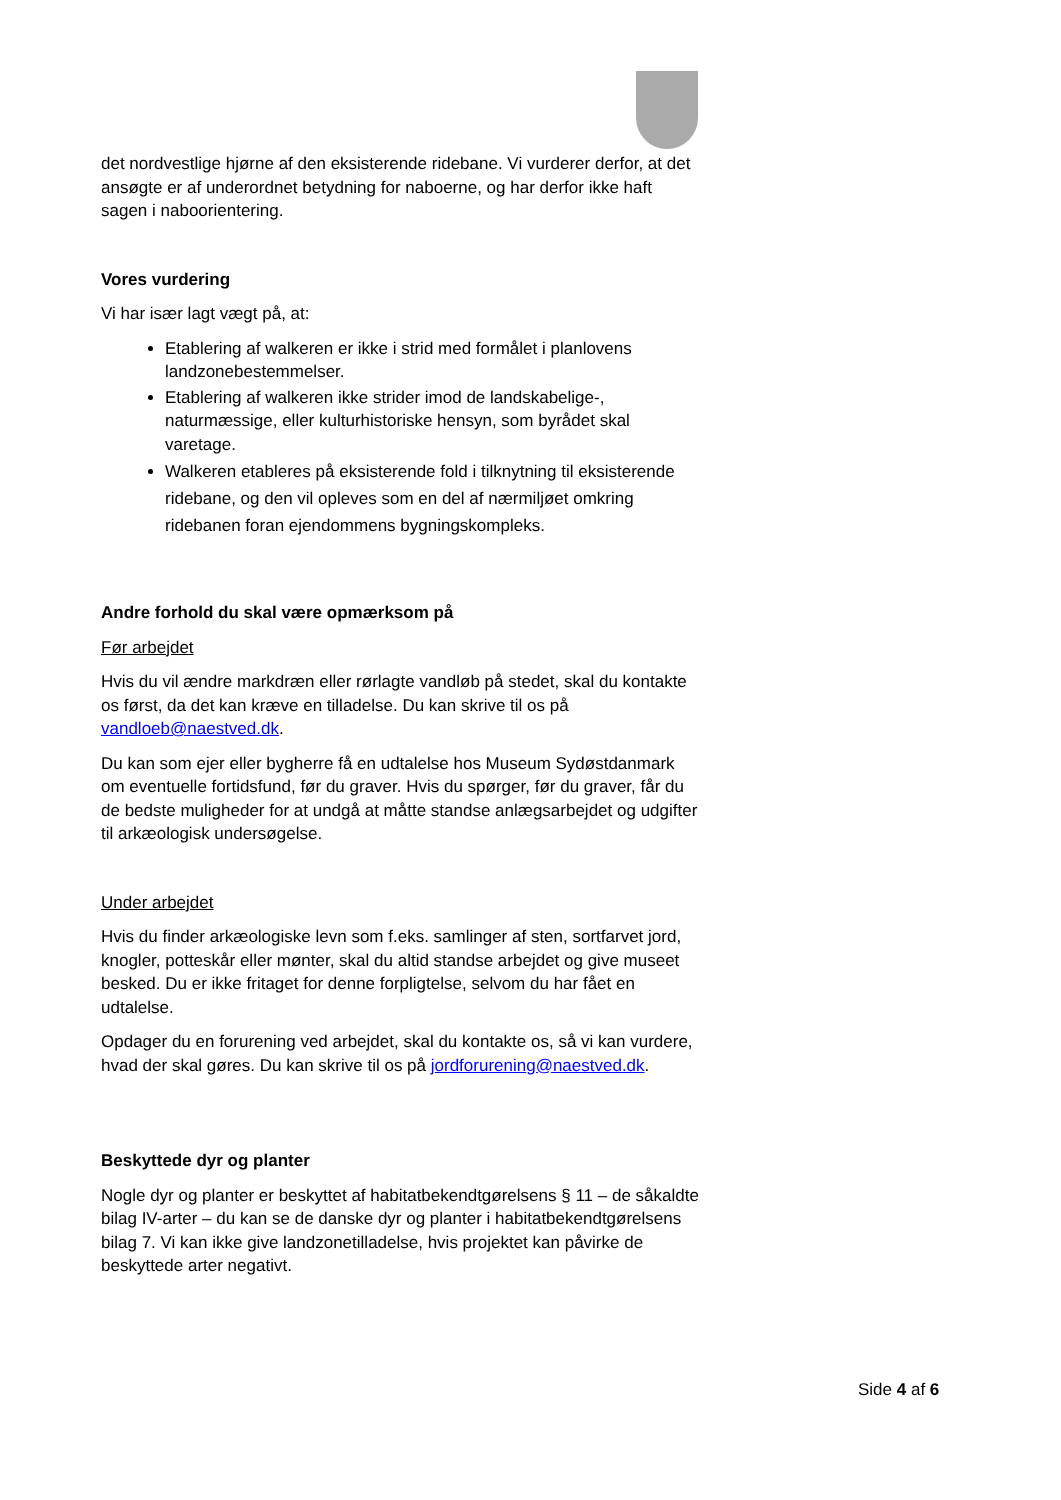det nordvestlige hjørne af den eksisterende ridebane. Vi vurderer derfor, at det ansøgte er af underordnet betydning for naboerne, og har derfor ikke haft sagen i nabo­orientering.
Vores vurdering
Vi har især lagt vægt på, at:
Etablering af walkeren er ikke i strid med formålet i planlovens landzonebestemmelser.
Etablering af walkeren ikke strider imod de landskabelige-, naturmæssige, eller kulturhistoriske hensyn, som byrådet skal varetage.
Walkeren etableres på eksisterende fold i tilknytning til eksisterende ridebane, og den vil opleves som en del af nærmiljøet omkring ridebanen foran ejendommens bygningskompleks.
Andre forhold du skal være opmærksom på
Før arbejdet
Hvis du vil ændre markdræn eller rørlagte vandløb på stedet, skal du kontakte os først, da det kan kræve en tilladelse. Du kan skrive til os på vandloeb@naestved.dk.
Du kan som ejer eller bygherre få en udtalelse hos Museum Sydøstdanmark om eventuelle fortidsfund, før du graver. Hvis du spørger, før du graver, får du de bedste muligheder for at undgå at måtte standse anlægsarbejdet og udgifter til arkæologisk undersøgelse.
Under arbejdet
Hvis du finder arkæologiske levn som f.eks. samlinger af sten, sortfarvet jord, knogler, potteskår eller mønter, skal du altid standse arbejdet og give museet besked. Du er ikke fritaget for denne forpligtelse, selvom du har fået en udtalelse.
Opdager du en forurening ved arbejdet, skal du kontakte os, så vi kan vurdere, hvad der skal gøres. Du kan skrive til os på jordforurening@naestved.dk.
Beskyttede dyr og planter
Nogle dyr og planter er beskyttet af habitatbekendtgørelsens § 11 – de såkaldte bilag IV-arter – du kan se de danske dyr og planter i habitatbekendtgørelsens bilag 7. Vi kan ikke give landzonetilladelse, hvis projektet kan påvirke de beskyttede arter negativt.
Side 4 af 6